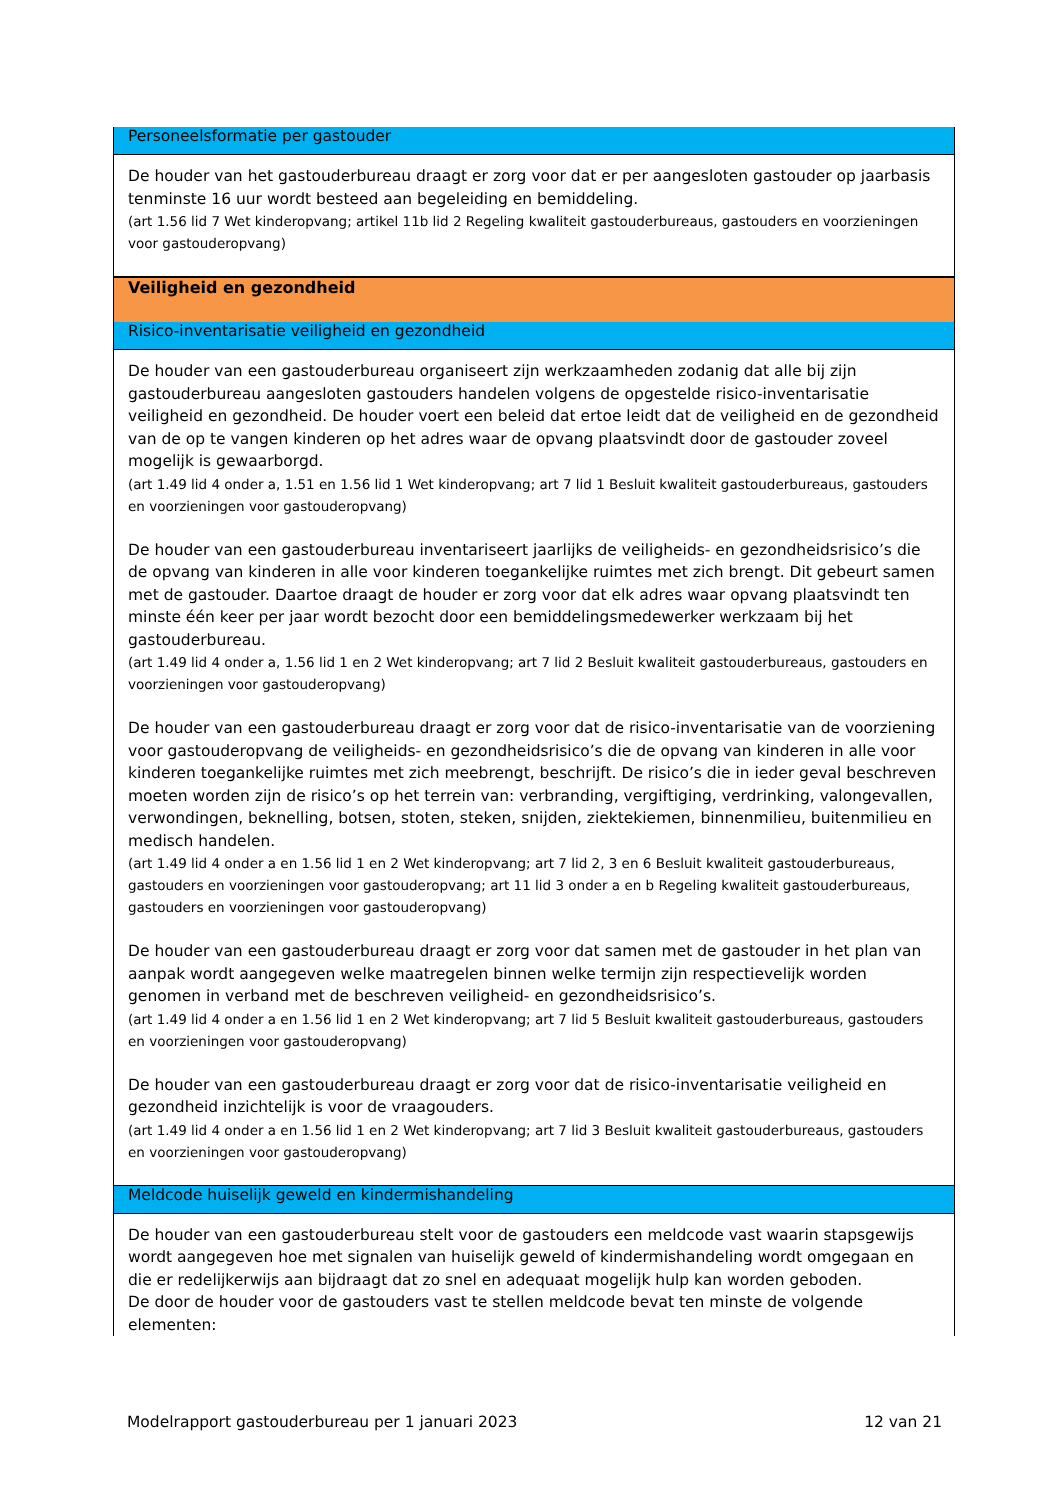| Personeelsformatie per gastouder |
| De houder van het gastouderbureau draagt er zorg voor dat er per aangesloten gastouder op jaarbasis tenminste 16 uur wordt besteed aan begeleiding en bemiddeling. (art 1.56 lid 7 Wet kinderopvang; artikel 11b lid 2 Regeling kwaliteit gastouderbureaus, gastouders en voorzieningen voor gastouderopvang) |
| Veiligheid en gezondheid |
| Risico-inventarisatie veiligheid en gezondheid |
| De houder van een gastouderbureau organiseert zijn werkzaamheden zodanig dat alle bij zijn gastouderbureau aangesloten gastouders handelen volgens de opgestelde risico-inventarisatie veiligheid en gezondheid. De houder voert een beleid dat ertoe leidt dat de veiligheid en de gezondheid van de op te vangen kinderen op het adres waar de opvang plaatsvindt door de gastouder zoveel mogelijk is gewaarborgd. (art 1.49 lid 4 onder a, 1.51 en 1.56 lid 1 Wet kinderopvang; art 7 lid 1 Besluit kwaliteit gastouderbureaus, gastouders en voorzieningen voor gastouderopvang) De houder van een gastouderbureau inventariseert jaarlijks de veiligheids- en gezondheidsrisico’s die de opvang van kinderen in alle voor kinderen toegankelijke ruimtes met zich brengt. Dit gebeurt samen met de gastouder. Daartoe draagt de houder er zorg voor dat elk adres waar opvang plaatsvindt ten minste één keer per jaar wordt bezocht door een bemiddelingsmedewerker werkzaam bij het gastouderbureau. (art 1.49 lid 4 onder a, 1.56 lid 1 en 2 Wet kinderopvang; art 7 lid 2 Besluit kwaliteit gastouderbureaus, gastouders en voorzieningen voor gastouderopvang) De houder van een gastouderbureau draagt er zorg voor dat de risico-inventarisatie van de voorziening voor gastouderopvang de veiligheids- en gezondheidsrisico’s die de opvang van kinderen in alle voor kinderen toegankelijke ruimtes met zich meebrengt, beschrijft. De risico’s die in ieder geval beschreven moeten worden zijn de risico’s op het terrein van: verbranding, vergiftiging, verdrinking, valongevallen, verwondingen, beknelling, botsen, stoten, steken, snijden, ziektekiemen, binnenmilieu, buitenmilieu en medisch handelen. (art 1.49 lid 4 onder a en 1.56 lid 1 en 2 Wet kinderopvang; art 7 lid 2, 3 en 6 Besluit kwaliteit gastouderbureaus, gastouders en voorzieningen voor gastouderopvang; art 11 lid 3 onder a en b Regeling kwaliteit gastouderbureaus, gastouders en voorzieningen voor gastouderopvang) De houder van een gastouderbureau draagt er zorg voor dat samen met de gastouder in het plan van aanpak wordt aangegeven welke maatregelen binnen welke termijn zijn respectievelijk worden genomen in verband met de beschreven veiligheid- en gezondheidsrisico’s. (art 1.49 lid 4 onder a en 1.56 lid 1 en 2 Wet kinderopvang; art 7 lid 5 Besluit kwaliteit gastouderbureaus, gastouders en voorzieningen voor gastouderopvang) De houder van een gastouderbureau draagt er zorg voor dat de risico-inventarisatie veiligheid en gezondheid inzichtelijk is voor de vraagouders. (art 1.49 lid 4 onder a en 1.56 lid 1 en 2 Wet kinderopvang; art 7 lid 3 Besluit kwaliteit gastouderbureaus, gastouders en voorzieningen voor gastouderopvang) |
| Meldcode huiselijk geweld en kindermishandeling |
| De houder van een gastouderbureau stelt voor de gastouders een meldcode vast waarin stapsgewijs wordt aangegeven hoe met signalen van huiselijk geweld of kindermishandeling wordt omgegaan en die er redelijkerwijs aan bijdraagt dat zo snel en adequaat mogelijk hulp kan worden geboden. De door de houder voor de gastouders vast te stellen meldcode bevat ten minste de volgende elementen: |
Modelrapport gastouderbureau per 1 januari 2023 12 van 21